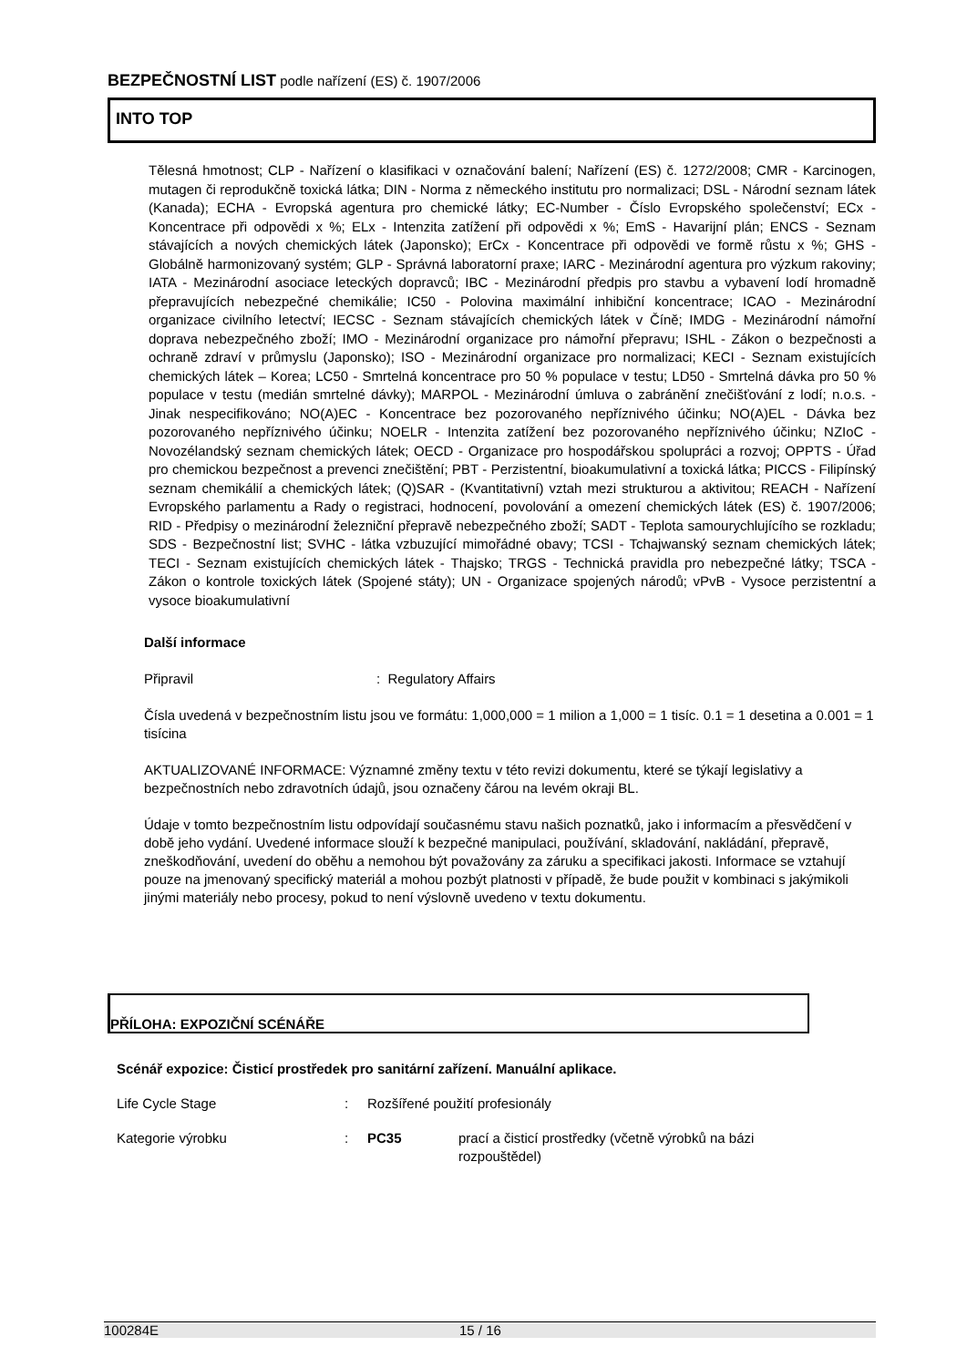BEZPEČNOSTNÍ LIST podle nařízení (ES) č. 1907/2006
INTO TOP
Tělesná hmotnost; CLP - Nařízení o klasifikaci v označování balení; Nařízení (ES) č. 1272/2008; CMR - Karcinogen, mutagen či reprodukčně toxická látka; DIN - Norma z německého institutu pro normalizaci; DSL - Národní seznam látek (Kanada); ECHA - Evropská agentura pro chemické látky; EC-Number - Číslo Evropského společenství; ECx - Koncentrace při odpovědi x %; ELx - Intenzita zatížení při odpovědi x %; EmS - Havarijní plán; ENCS - Seznam stávajících a nových chemických látek (Japonsko); ErCx - Koncentrace při odpovědi ve formě růstu x %; GHS - Globálně harmonizovaný systém; GLP - Správná laboratorní praxe; IARC - Mezinárodní agentura pro výzkum rakoviny; IATA - Mezinárodní asociace leteckých dopravců; IBC - Mezinárodní předpis pro stavbu a vybavení lodí hromadně přepravujících nebezpečné chemikálie; IC50 - Polovina maximální inhibiční koncentrace; ICAO - Mezinárodní organizace civilního letectví; IECSC - Seznam stávajících chemických látek v Číně; IMDG - Mezinárodní námořní doprava nebezpečného zboží; IMO - Mezinárodní organizace pro námořní přepravu; ISHL - Zákon o bezpečnosti a ochraně zdraví v průmyslu (Japonsko); ISO - Mezinárodní organizace pro normalizaci; KECI - Seznam existujících chemických látek – Korea; LC50 - Smrtelná koncentrace pro 50 % populace v testu; LD50 - Smrtelná dávka pro 50 % populace v testu (medián smrtelné dávky); MARPOL - Mezinárodní úmluva o zabránění znečišťování z lodí; n.o.s. - Jinak nespecifikováno; NO(A)EC - Koncentrace bez pozorovaného nepříznivého účinku; NO(A)EL - Dávka bez pozorovaného nepříznivého účinku; NOELR - Intenzita zatížení bez pozorovaného nepříznivého účinku; NZIoC - Novozélandský seznam chemických látek; OECD - Organizace pro hospodářskou spolupráci a rozvoj; OPPTS - Úřad pro chemickou bezpečnost a prevenci znečištění; PBT - Perzistentní, bioakumulativní a toxická látka; PICCS - Filipínský seznam chemikálií a chemických látek; (Q)SAR - (Kvantitativní) vztah mezi strukturou a aktivitou; REACH - Nařízení Evropského parlamentu a Rady o registraci, hodnocení, povolování a omezení chemických látek (ES) č. 1907/2006; RID - Předpisy o mezinárodní železniční přepravě nebezpečného zboží; SADT - Teplota samourychlujícího se rozkladu; SDS - Bezpečnostní list; SVHC - látka vzbuzující mimořádné obavy; TCSI - Tchajwanský seznam chemických látek; TECI - Seznam existujících chemických látek - Thajsko; TRGS - Technická pravidla pro nebezpečné látky; TSCA - Zákon o kontrole toxických látek (Spojené státy); UN - Organizace spojených národů; vPvB - Vysoce perzistentní a vysoce bioakumulativní
Další informace
Připravil: Regulatory Affairs
Čísla uvedená v bezpečnostním listu jsou ve formátu: 1,000,000 = 1 milion a 1,000 = 1 tisíc. 0.1 = 1 desetina a 0.001 = 1 tisícina
AKTUALIZOVANÉ INFORMACE: Významné změny textu v této revizi dokumentu, které se týkají legislativy a bezpečnostních nebo zdravotních údajů, jsou označeny čárou na levém okraji BL.
Údaje v tomto bezpečnostním listu odpovídají současnému stavu našich poznatků, jako i informacím a přesvědčení v době jeho vydání. Uvedené informace slouží k bezpečné manipulaci, používání, skladování, nakládání, přepravě, zneškodňování, uvedení do oběhu a nemohou být považovány za záruku a specifikaci jakosti. Informace se vztahují pouze na jmenovaný specifický materiál a mohou pozbýt platnosti v případě, že bude použit v kombinaci s jakýmikoli jinými materiály nebo procesy, pokud to není výslovně uvedeno v textu dokumentu.
PŘÍLOHA: EXPOZIČNÍ SCÉNÁŘE
Scénář expozice: Čisticí prostředek pro sanitární zařízení. Manuální aplikace.
Life Cycle Stage: Rozšířené použití profesionály
Kategorie výrobku: PC35 prací a čisticí prostředky (včetně výrobků na bázi rozpouštědel)
100284E 15 / 16